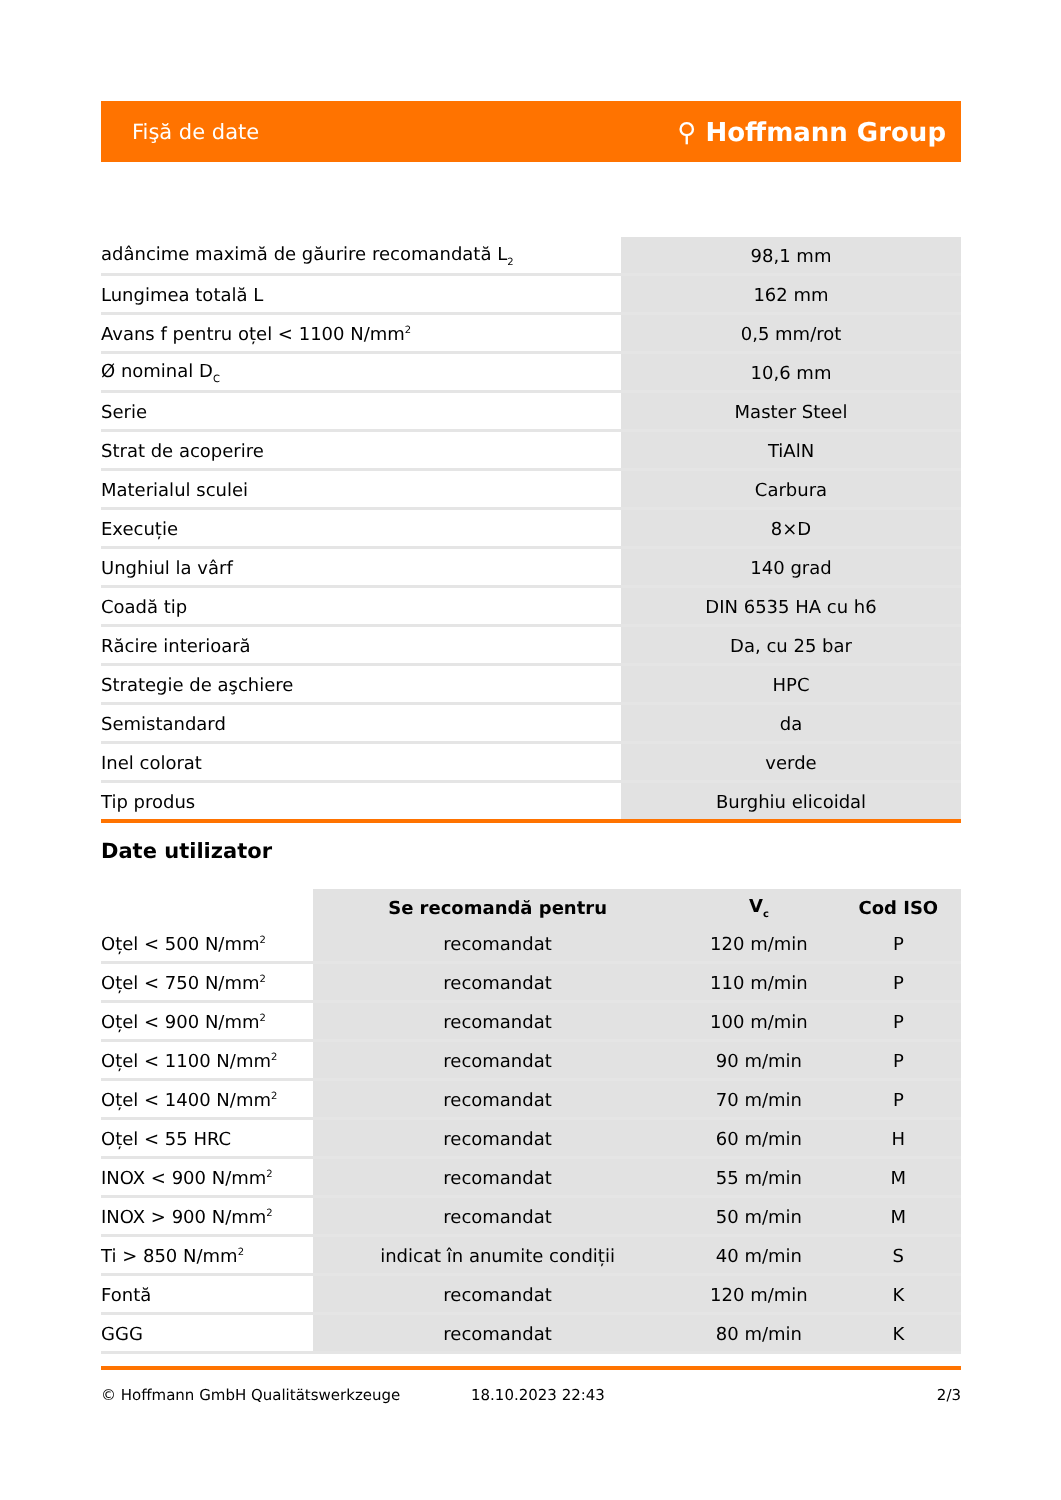Fişă de date ⚲ Hoffmann Group
| adâncime maximă de găurire recomandată L<sub>2</sub> | 98,1 mm |
| Lungimea totală L | 162 mm |
| Avans f pentru oțel < 1100 N/mm<sup>2</sup> | 0,5 mm/rot |
| Ø nominal D<sub>C</sub> | 10,6 mm |
| Serie | Master Steel |
| Strat de acoperire | TiAlN |
| Materialul sculei | Carbura |
| Execuție | 8×D |
| Unghiul la vârf | 140 grad |
| Coadă tip | DIN 6535 HA cu h6 |
| Răcire interioară | Da, cu 25 bar |
| Strategie de aşchiere | HPC |
| Semistandard | da |
| Inel colorat | verde |
| Tip produs | Burghiu elicoidal |
Date utilizator
| | Se recomandă pentru | V<sub>c</sub> | Cod ISO |
| --- | --- | --- | --- |
| Oțel < 500 N/mm<sup>2</sup> | recomandat | 120 m/min | P |
| Oțel < 750 N/mm<sup>2</sup> | recomandat | 110 m/min | P |
| Oțel < 900 N/mm<sup>2</sup> | recomandat | 100 m/min | P |
| Oțel < 1100 N/mm<sup>2</sup> | recomandat | 90 m/min | P |
| Oțel < 1400 N/mm<sup>2</sup> | recomandat | 70 m/min | P |
| Oțel < 55 HRC | recomandat | 60 m/min | H |
| INOX < 900 N/mm<sup>2</sup> | recomandat | 55 m/min | M |
| INOX > 900 N/mm<sup>2</sup> | recomandat | 50 m/min | M |
| Ti > 850 N/mm<sup>2</sup> | indicat în anumite condiții | 40 m/min | S |
| Fontă | recomandat | 120 m/min | K |
| GGG | recomandat | 80 m/min | K |
© Hoffmann GmbH Qualitätswerkzeuge 18.10.2023 22:43 2/3